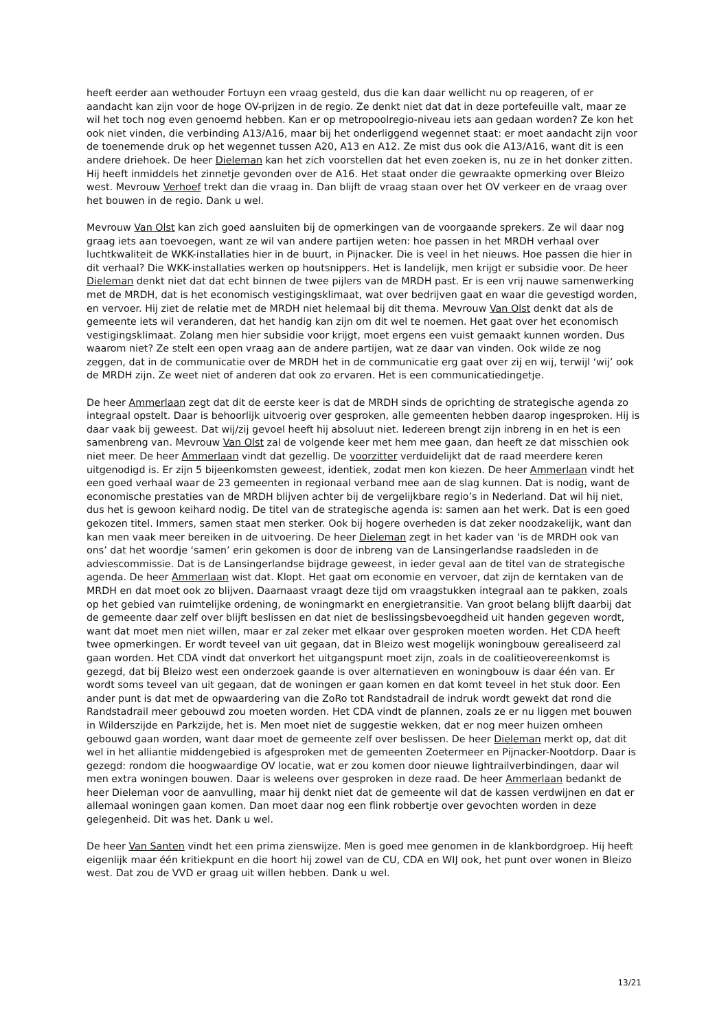heeft eerder aan wethouder Fortuyn een vraag gesteld, dus die kan daar wellicht nu op reageren, of er aandacht kan zijn voor de hoge OV-prijzen in de regio. Ze denkt niet dat dat in deze portefeuille valt, maar ze wil het toch nog even genoemd hebben. Kan er op metropoolregio-niveau iets aan gedaan worden? Ze kon het ook niet vinden, die verbinding A13/A16, maar bij het onderliggend wegennet staat: er moet aandacht zijn voor de toenemende druk op het wegennet tussen A20, A13 en A12. Ze mist dus ook die A13/A16, want dit is een andere driehoek. De heer Dieleman kan het zich voorstellen dat het even zoeken is, nu ze in het donker zitten. Hij heeft inmiddels het zinnetje gevonden over de A16. Het staat onder die gewraakte opmerking over Bleizo west. Mevrouw Verhoef trekt dan die vraag in. Dan blijft de vraag staan over het OV verkeer en de vraag over het bouwen in de regio. Dank u wel.
Mevrouw Van Olst kan zich goed aansluiten bij de opmerkingen van de voorgaande sprekers. Ze wil daar nog graag iets aan toevoegen, want ze wil van andere partijen weten: hoe passen in het MRDH verhaal over luchtkwaliteit de WKK-installaties hier in de buurt, in Pijnacker. Die is veel in het nieuws. Hoe passen die hier in dit verhaal? Die WKK-installaties werken op houtsnippers. Het is landelijk, men krijgt er subsidie voor. De heer Dieleman denkt niet dat dat echt binnen de twee pijlers van de MRDH past. Er is een vrij nauwe samenwerking met de MRDH, dat is het economisch vestigingsklimaat, wat over bedrijven gaat en waar die gevestigd worden, en vervoer. Hij ziet de relatie met de MRDH niet helemaal bij dit thema. Mevrouw Van Olst denkt dat als de gemeente iets wil veranderen, dat het handig kan zijn om dit wel te noemen. Het gaat over het economisch vestigingsklimaat. Zolang men hier subsidie voor krijgt, moet ergens een vuist gemaakt kunnen worden. Dus waarom niet? Ze stelt een open vraag aan de andere partijen, wat ze daar van vinden. Ook wilde ze nog zeggen, dat in de communicatie over de MRDH het in de communicatie erg gaat over zij en wij, terwijl ‘wij’ ook de MRDH zijn. Ze weet niet of anderen dat ook zo ervaren. Het is een communicatiedingetje.
De heer Ammerlaan zegt dat dit de eerste keer is dat de MRDH sinds de oprichting de strategische agenda zo integraal opstelt. Daar is behoorlijk uitvoerig over gesproken, alle gemeenten hebben daarop ingesproken. Hij is daar vaak bij geweest. Dat wij/zij gevoel heeft hij absoluut niet. Iedereen brengt zijn inbreng in en het is een samenbreng van. Mevrouw Van Olst zal de volgende keer met hem mee gaan, dan heeft ze dat misschien ook niet meer. De heer Ammerlaan vindt dat gezellig. De voorzitter verduidelijkt dat de raad meerdere keren uitgenodigd is. Er zijn 5 bijeenkomsten geweest, identiek, zodat men kon kiezen. De heer Ammerlaan vindt het een goed verhaal waar de 23 gemeenten in regionaal verband mee aan de slag kunnen. Dat is nodig, want de economische prestaties van de MRDH blijven achter bij de vergelijkbare regio’s in Nederland. Dat wil hij niet, dus het is gewoon keihard nodig. De titel van de strategische agenda is: samen aan het werk. Dat is een goed gekozen titel. Immers, samen staat men sterker. Ook bij hogere overheden is dat zeker noodzakelijk, want dan kan men vaak meer bereiken in de uitvoering. De heer Dieleman zegt in het kader van ‘is de MRDH ook van ons’ dat het woordje ‘samen’ erin gekomen is door de inbreng van de Lansingerlandse raadsleden in de adviescommissie. Dat is de Lansingerlandse bijdrage geweest, in ieder geval aan de titel van de strategische agenda. De heer Ammerlaan wist dat. Klopt. Het gaat om economie en vervoer, dat zijn de kerntaken van de MRDH en dat moet ook zo blijven. Daarnaast vraagt deze tijd om vraagstukken integraal aan te pakken, zoals op het gebied van ruimtelijke ordening, de woningmarkt en energietransitie. Van groot belang blijft daarbij dat de gemeente daar zelf over blijft beslissen en dat niet de beslissingsbevoegdheid uit handen gegeven wordt, want dat moet men niet willen, maar er zal zeker met elkaar over gesproken moeten worden. Het CDA heeft twee opmerkingen. Er wordt teveel van uit gegaan, dat in Bleizo west mogelijk woningbouw gerealiseerd zal gaan worden. Het CDA vindt dat onverkort het uitgangspunt moet zijn, zoals in de coalitieovereenkomst is gezegd, dat bij Bleizo west een onderzoek gaande is over alternatieven en woningbouw is daar één van. Er wordt soms teveel van uit gegaan, dat de woningen er gaan komen en dat komt teveel in het stuk door. Een ander punt is dat met de opwaardering van die ZoRo tot Randstadrail de indruk wordt gewekt dat rond die Randstadrail meer gebouwd zou moeten worden. Het CDA vindt de plannen, zoals ze er nu liggen met bouwen in Wilderszijde en Parkzijde, het is. Men moet niet de suggestie wekken, dat er nog meer huizen omheen gebouwd gaan worden, want daar moet de gemeente zelf over beslissen. De heer Dieleman merkt op, dat dit wel in het alliantie middengebied is afgesproken met de gemeenten Zoetermeer en Pijnacker-Nootdorp. Daar is gezegd: rondom die hoogwaardige OV locatie, wat er zou komen door nieuwe lightrailverbindingen, daar wil men extra woningen bouwen. Daar is weleens over gesproken in deze raad. De heer Ammerlaan bedankt de heer Dieleman voor de aanvulling, maar hij denkt niet dat de gemeente wil dat de kassen verdwijnen en dat er allemaal woningen gaan komen. Dan moet daar nog een flink robbertje over gevochten worden in deze gelegenheid. Dit was het. Dank u wel.
De heer Van Santen vindt het een prima zienswijze. Men is goed mee genomen in de klankbordgroep. Hij heeft eigenlijk maar één kritiekpunt en die hoort hij zowel van de CU, CDA en WIJ ook, het punt over wonen in Bleizo west. Dat zou de VVD er graag uit willen hebben. Dank u wel.
13/21